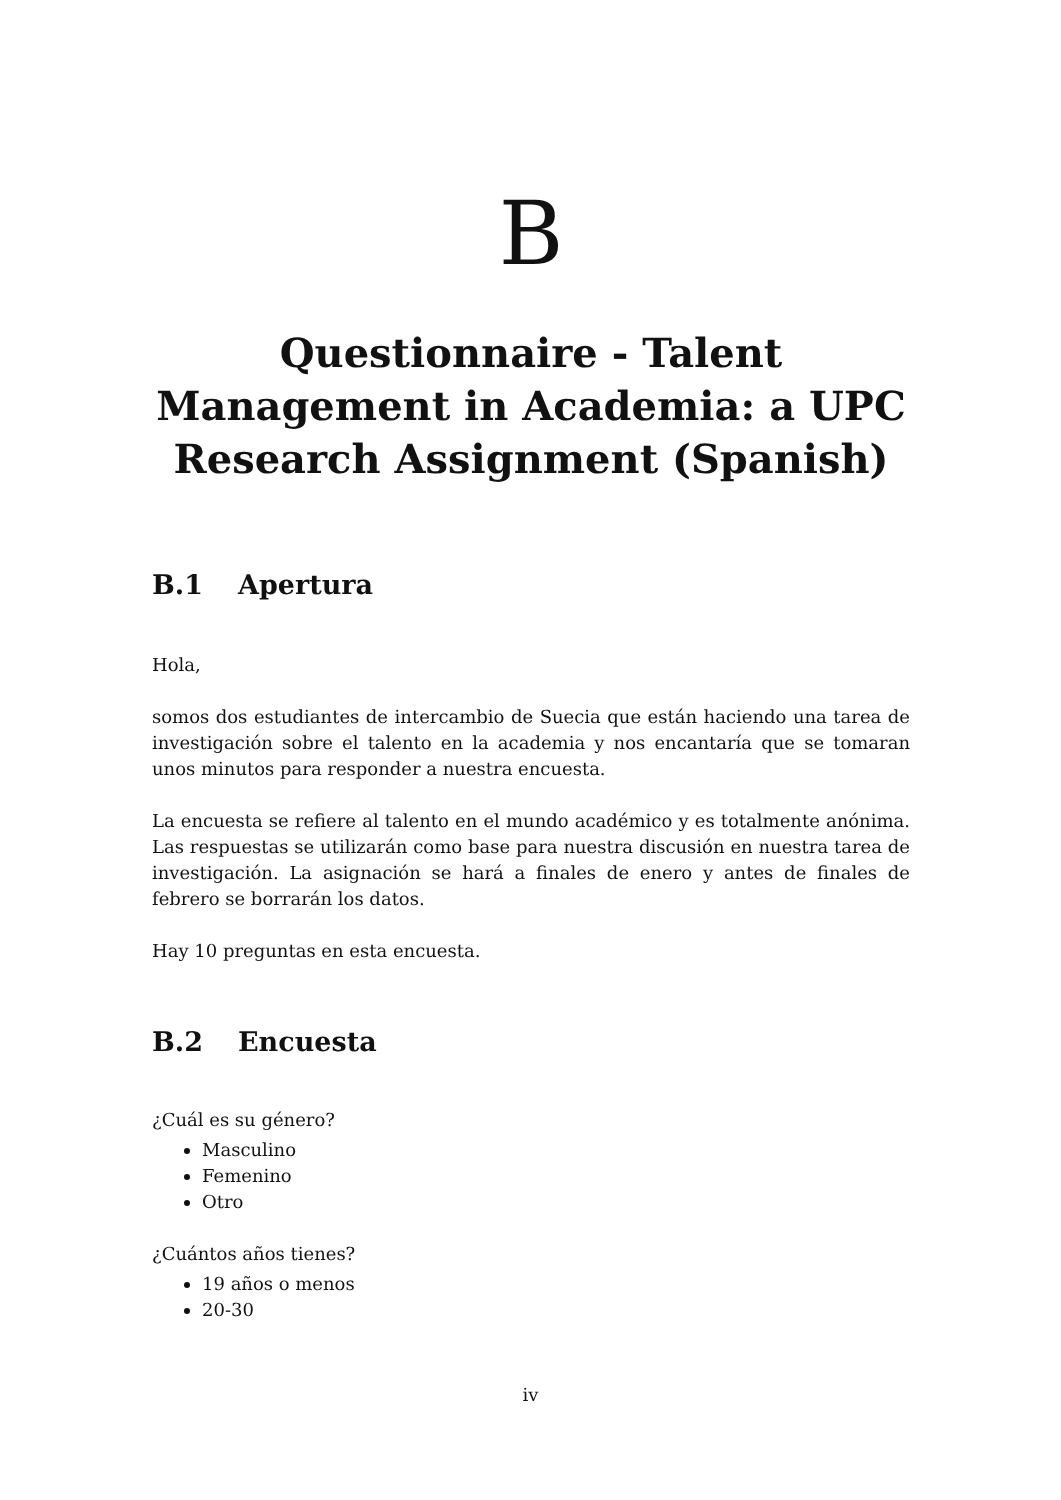B
Questionnaire - Talent Management in Academia: a UPC Research Assignment (Spanish)
B.1 Apertura
Hola,
somos dos estudiantes de intercambio de Suecia que están haciendo una tarea de investigación sobre el talento en la academia y nos encantaría que se tomaran unos minutos para responder a nuestra encuesta.
La encuesta se refiere al talento en el mundo académico y es totalmente anónima. Las respuestas se utilizarán como base para nuestra discusión en nuestra tarea de investigación. La asignación se hará a finales de enero y antes de finales de febrero se borrarán los datos.
Hay 10 preguntas en esta encuesta.
B.2 Encuesta
¿Cuál es su género?
Masculino
Femenino
Otro
¿Cuántos años tienes?
19 años o menos
20-30
iv